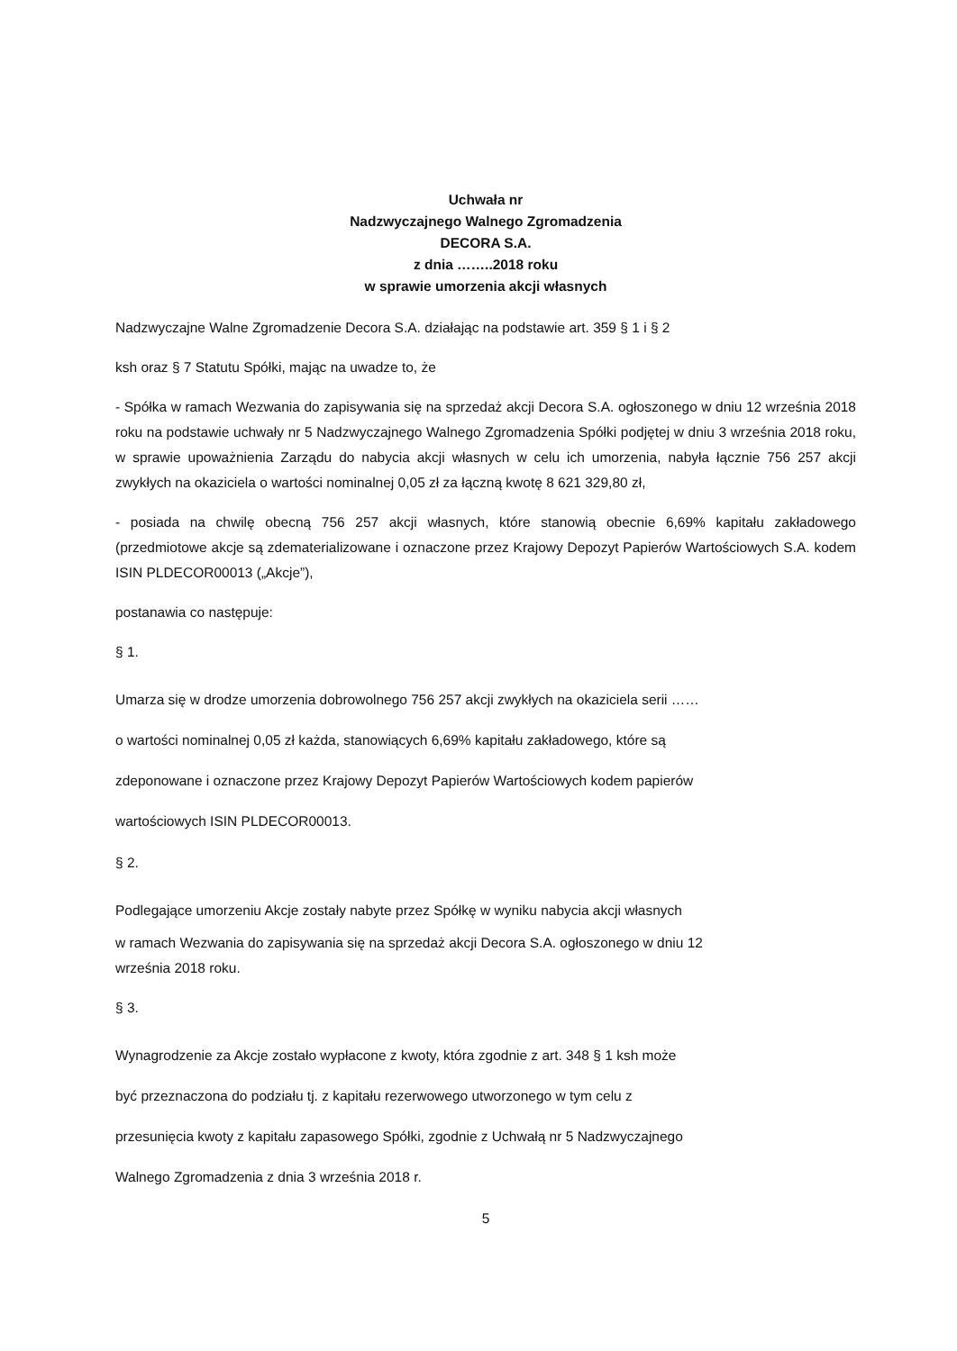Uchwała nr
Nadzwyczajnego Walnego Zgromadzenia
DECORA S.A.
z dnia ……..2018 roku
w sprawie umorzenia akcji własnych
Nadzwyczajne Walne Zgromadzenie Decora S.A. działając na podstawie art. 359 § 1 i § 2
ksh oraz § 7 Statutu Spółki, mając na uwadze to, że
- Spółka w ramach Wezwania do zapisywania się na sprzedaż akcji Decora S.A. ogłoszonego w dniu 12 września 2018 roku na podstawie uchwały nr 5 Nadzwyczajnego Walnego Zgromadzenia Spółki podjętej w dniu 3 września 2018 roku, w sprawie upoważnienia Zarządu do nabycia akcji własnych w celu ich umorzenia, nabyła łącznie 756 257 akcji zwykłych na okaziciela o wartości nominalnej 0,05 zł za łączną kwotę 8 621 329,80 zł,
- posiada na chwilę obecną 756 257 akcji własnych, które stanowią obecnie 6,69% kapitału zakładowego (przedmiotowe akcje są zdematerializowane i oznaczone przez Krajowy Depozyt Papierów Wartościowych S.A. kodem ISIN PLDECOR00013 („Akcje”),
postanawia co następuje:
§ 1.
Umarza się w drodze umorzenia dobrowolnego 756 257 akcji zwykłych na okaziciela serii ……
o wartości nominalnej 0,05 zł każda, stanowiących 6,69% kapitału zakładowego, które są
zdeponowane i oznaczone przez Krajowy Depozyt Papierów Wartościowych kodem papierów
wartościowych ISIN PLDECOR00013.
§ 2.
Podlegające umorzeniu Akcje zostały nabyte przez Spółkę w wyniku nabycia akcji własnych
w ramach Wezwania do zapisywania się na sprzedaż akcji Decora S.A. ogłoszonego w dniu 12
września 2018 roku.
§ 3.
Wynagrodzenie za Akcje zostało wypłacone z kwoty, która zgodnie z art. 348 § 1 ksh może
być przeznaczona do podziału tj. z kapitału rezerwowego utworzonego w tym celu z
przesunięcia kwoty z kapitału zapasowego Spółki, zgodnie z Uchwałą nr 5 Nadzwyczajnego
Walnego Zgromadzenia z dnia 3 września 2018 r.
5